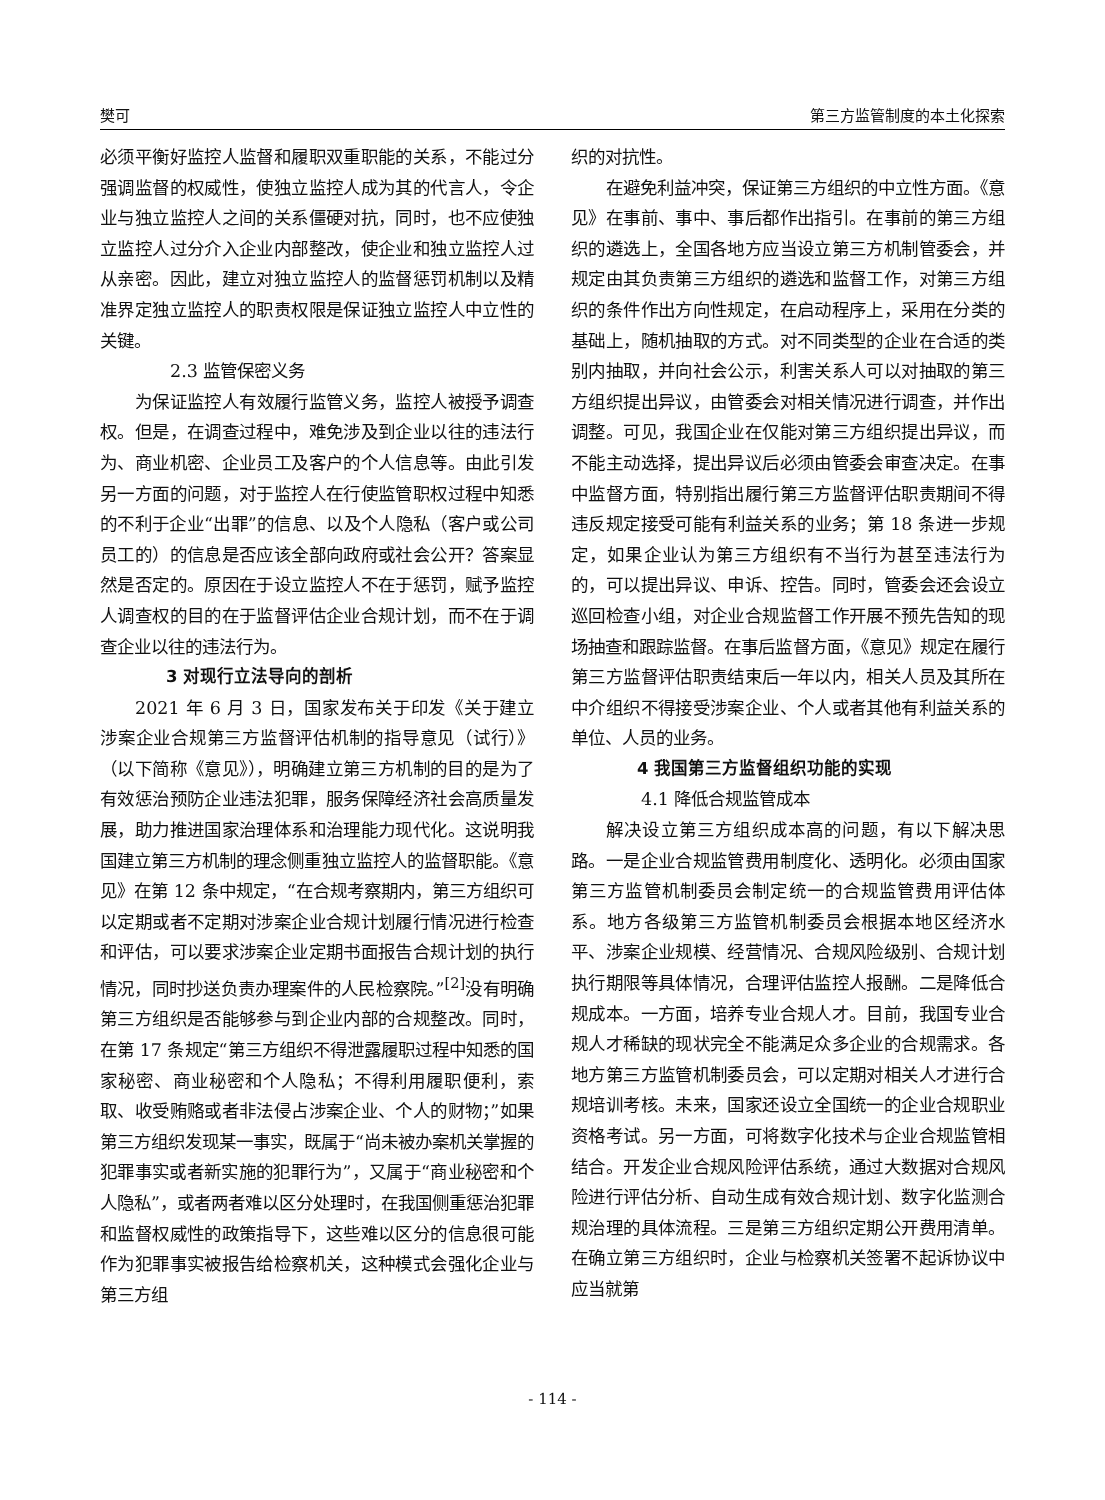樊可 第三方监管制度的本土化探索
必须平衡好监控人监督和履职双重职能的关系，不能过分强调监督的权威性，使独立监控人成为其的代言人，令企业与独立监控人之间的关系僵硬对抗，同时，也不应使独立监控人过分介入企业内部整改，使企业和独立监控人过从亲密。因此，建立对独立监控人的监督惩罚机制以及精准界定独立监控人的职责权限是保证独立监控人中立性的关键。
2.3 监管保密义务
为保证监控人有效履行监管义务，监控人被授予调查权。但是，在调查过程中，难免涉及到企业以往的违法行为、商业机密、企业员工及客户的个人信息等。由此引发另一方面的问题，对于监控人在行使监管职权过程中知悉的不利于企业“出罪”的信息、以及个人隐私（客户或公司员工的）的信息是否应该全部向政府或社会公开？答案显然是否定的。原因在于设立监控人不在于惩罚，赋予监控人调查权的目的在于监督评估企业合规计划，而不在于调查企业以往的违法行为。
3 对现行立法导向的剖析
2021 年 6 月 3 日，国家发布关于印发《关于建立涉案企业合规第三方监督评估机制的指导意见（试行）》（以下简称《意见》），明确建立第三方机制的目的是为了有效惩治预防企业违法犯罪，服务保障经济社会高质量发展，助力推进国家治理体系和治理能力现代化。这说明我国建立第三方机制的理念侧重独立监控人的监督职能。《意见》在第 12 条中规定，“在合规考察期内，第三方组织可以定期或者不定期对涉案企业合规计划履行情况进行检查和评估，可以要求涉案企业定期书面报告合规计划的执行情况，同时抄送负责办理案件的人民检察院。”<sup>[2]</sup>没有明确第三方组织是否能够参与到企业内部的合规整改。同时，在第 17 条规定“第三方组织不得泄露履职过程中知悉的国家秘密、商业秘密和个人隐私；不得利用履职便利，索取、收受贿赂或者非法侵占涉案企业、个人的财物；”如果第三方组织发现某一事实，既属于“尚未被办案机关掌握的犯罪事实或者新实施的犯罪行为”，又属于“商业秘密和个人隐私”，或者两者难以区分处理时，在我国侧重惩治犯罪和监督权威性的政策指导下，这些难以区分的信息很可能作为犯罪事实被报告给检察机关，这种模式会强化企业与第三方组
织的对抗性。
在避免利益冲突，保证第三方组织的中立性方面。《意见》在事前、事中、事后都作出指引。在事前的第三方组织的遴选上，全国各地方应当设立第三方机制管委会，并规定由其负责第三方组织的遴选和监督工作，对第三方组织的条件作出方向性规定，在启动程序上，采用在分类的基础上，随机抽取的方式。对不同类型的企业在合适的类别内抽取，并向社会公示，利害关系人可以对抽取的第三方组织提出异议，由管委会对相关情况进行调查，并作出调整。可见，我国企业在仅能对第三方组织提出异议，而不能主动选择，提出异议后必须由管委会审查决定。在事中监督方面，特别指出履行第三方监督评估职责期间不得违反规定接受可能有利益关系的业务；第 18 条进一步规定，如果企业认为第三方组织有不当行为甚至违法行为的，可以提出异议、申诉、控告。同时，管委会还会设立巡回检查小组，对企业合规监督工作开展不预先告知的现场抽查和跟踪监督。在事后监督方面，《意见》规定在履行第三方监督评估职责结束后一年以内，相关人员及其所在中介组织不得接受涉案企业、个人或者其他有利益关系的单位、人员的业务。
4 我国第三方监督组织功能的实现
4.1 降低合规监管成本
解决设立第三方组织成本高的问题，有以下解决思路。一是企业合规监管费用制度化、透明化。必须由国家第三方监管机制委员会制定统一的合规监管费用评估体系。地方各级第三方监管机制委员会根据本地区经济水平、涉案企业规模、经营情况、合规风险级别、合规计划执行期限等具体情况，合理评估监控人报酬。二是降低合规成本。一方面，培养专业合规人才。目前，我国专业合规人才稀缺的现状完全不能满足众多企业的合规需求。各地方第三方监管机制委员会，可以定期对相关人才进行合规培训考核。未来，国家还设立全国统一的企业合规职业资格考试。另一方面，可将数字化技术与企业合规监管相结合。开发企业合规风险评估系统，通过大数据对合规风险进行评估分析、自动生成有效合规计划、数字化监测合规治理的具体流程。三是第三方组织定期公开费用清单。在确立第三方组织时，企业与检察机关签署不起诉协议中应当就第
- 114 -